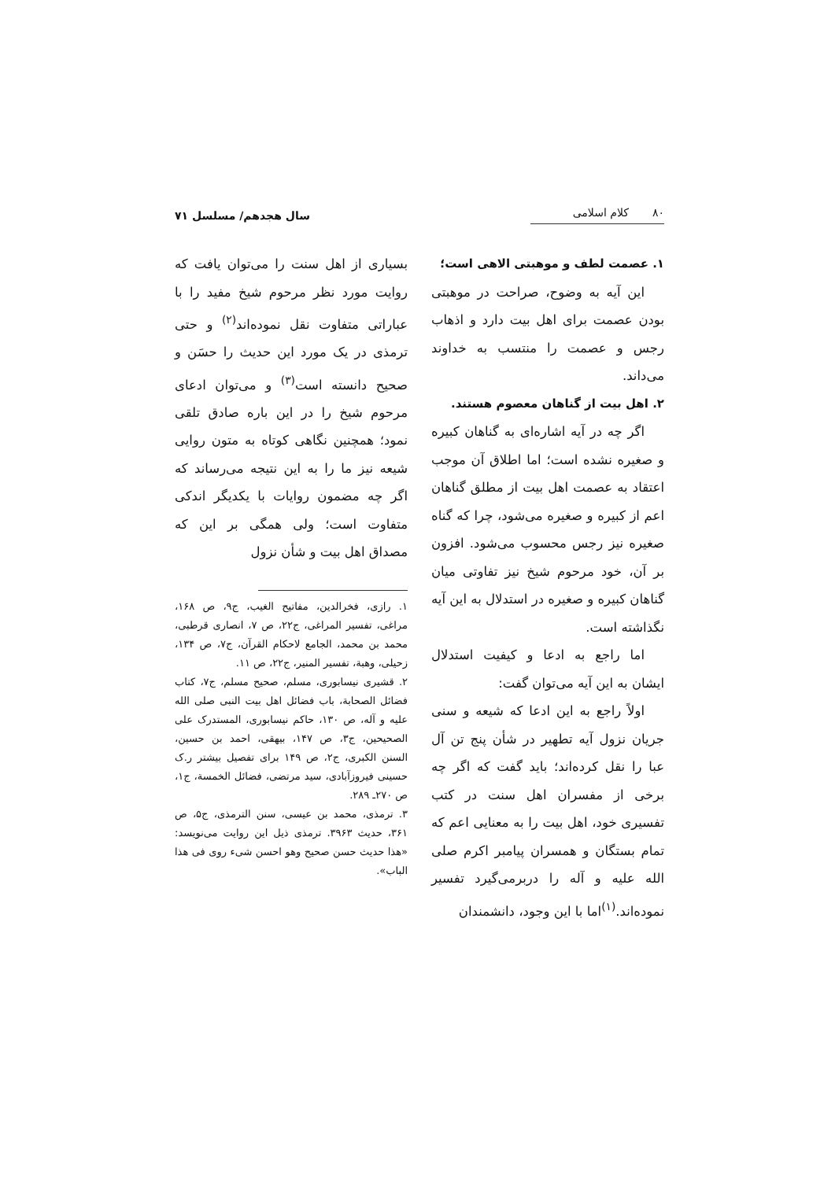۸۰ کلام اسلامی سال هجدهم/ مسلسل ۷۱
۱. عصمت لطف و موهبتی الاهی است؛
این آیه به وضوح، صراحت در موهبتی بودن عصمت برای اهل بیت دارد و اذهاب رجس و عصمت را منتسب به خداوند می‌داند.
۲. اهل بیت از گناهان معصوم هستند.
اگر چه در آیه اشاره‌ای به گناهان کبیره و صغیره نشده است؛ اما اطلاق آن موجب اعتقاد به عصمت اهل بیت از مطلق گناهان اعم از کبیره و صغیره می‌شود، چرا که گناه صغیره نیز رجس محسوب می‌شود. افزون بر آن، خود مرحوم شیخ نیز تفاوتی میان گناهان کبیره و صغیره در استدلال به این آیه نگذاشته است.
اما راجع به ادعا و کیفیت استدلال ایشان به این آیه می‌توان گفت:
اولاً راجع به این ادعا که شیعه و سنی جریان نزول آیه تطهیر در شأن پنج تن آل عبا را نقل کرده‌اند؛ باید گفت که اگر چه برخی از مفسران اهل سنت در کتب تفسیری خود، اهل بیت را به معنایی اعم که تمام بستگان و همسران پیامبر اکرم صلی الله علیه و آله را دربرمی‌گیرد تفسیر نموده‌اند.<sup>(۱)</sup>اما با این وجود، دانشمندان
بسیاری از اهل سنت را می‌توان یافت که روایت مورد نظر مرحوم شیخ مفید را با عباراتی متفاوت نقل نموده‌اند<sup>(۲)</sup> و حتی ترمذی در یک مورد این حدیث را حسَن و صحیح دانسته است<sup>(۳)</sup> و می‌توان ادعای مرحوم شیخ را در این باره صادق تلقی نمود؛ همچنین نگاهی کوتاه به متون روایی شیعه نیز ما را به این نتیجه می‌رساند که اگر چه مضمون روایات با یکدیگر اندکی متفاوت است؛ ولی همگی بر این که مصداق اهل بیت و شأن نزول
۱. رازی، فخرالدین، مفاتیح الغیب، ج۹، ص ۱۶۸، مراغی، تفسیر المراغی، ج۲۲، ص ۷، انصاری قرطبی، محمد بن محمد، الجامع لاحکام القرآن، ج۷، ص ۱۳۴، زحیلی، وهبة، تفسیر المنیر، ج۲۲، ص ۱۱.
۲. قشیری نیسابوری، مسلم، صحیح مسلم، ج۷، کتاب فضائل الصحابة، باب فضائل اهل بیت النبی صلی الله علیه و آله، ص ۱۳۰، حاکم نیسابوری، المستدرک علی الصحیحین، ج۳، ص ۱۴۷، بیهقی، احمد بن حسین، السنن الکبری، ج۲، ص ۱۴۹ برای تفصیل بیشتر ر.ک حسینی فیروزآبادی، سید مرتضی، فضائل الخمسة، ج۱، ص ۲۷۰ـ ۲۸۹.
۳. ترمذی، محمد بن عیسی، سنن الترمذی، ج۵، ص ۳۶۱، حدیث ۳۹۶۳. ترمذی ذیل این روایت می‌نویسد: «هذا حدیث حسن صحیح وهو احسن شیء روی فی هذا الباب».